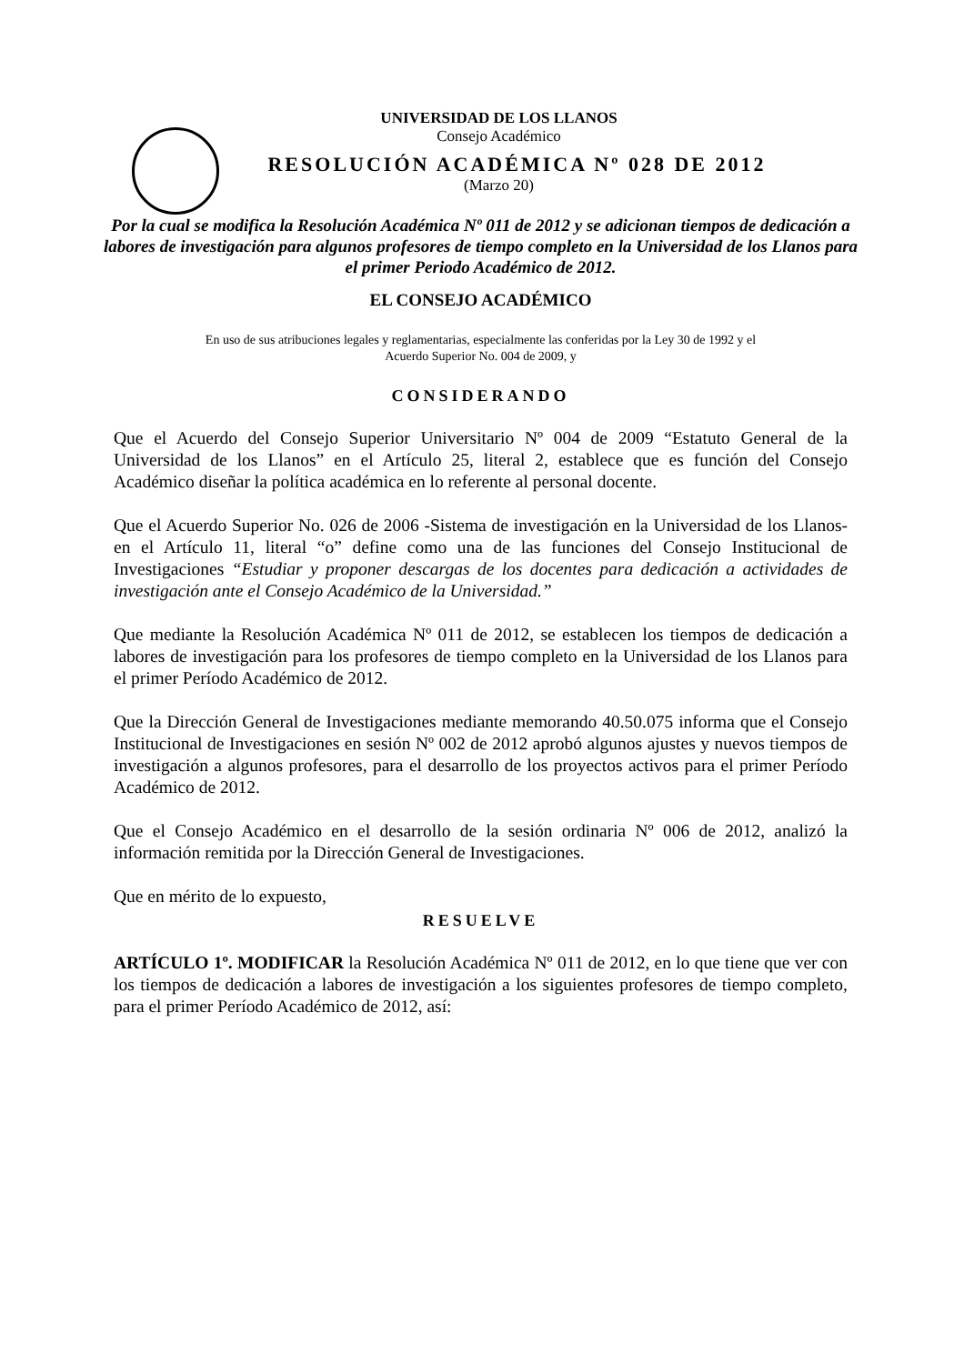UNIVERSIDAD DE LOS LLANOS
Consejo Académico
RESOLUCIÓN ACADÉMICA Nº 028 DE 2012
(Marzo 20)
Por la cual se modifica la Resolución Académica Nº 011 de 2012 y se adicionan tiempos de dedicación a labores de investigación para algunos profesores de tiempo completo en la Universidad de los Llanos para el primer Periodo Académico de 2012.
EL CONSEJO ACADÉMICO
En uso de sus atribuciones legales y reglamentarias, especialmente las conferidas por la Ley 30 de 1992 y el
Acuerdo Superior No. 004 de 2009, y
CONSIDERANDO
Que el Acuerdo del Consejo Superior Universitario Nº 004 de 2009 “Estatuto General de la Universidad de los Llanos” en el Artículo 25, literal 2, establece que es función del Consejo Académico diseñar la política académica en lo referente al personal docente.
Que el Acuerdo Superior No. 026 de 2006 -Sistema de investigación en la Universidad de los Llanos- en el Artículo 11, literal “o” define como una de las funciones del Consejo Institucional de Investigaciones “Estudiar y proponer descargas de los docentes para dedicación a actividades de investigación ante el Consejo Académico de la Universidad.”
Que mediante la Resolución Académica Nº 011 de 2012, se establecen los tiempos de dedicación a labores de investigación para los profesores de tiempo completo en la Universidad de los Llanos para el primer Período Académico de 2012.
Que la Dirección General de Investigaciones mediante memorando 40.50.075 informa que el Consejo Institucional de Investigaciones en sesión Nº 002 de 2012 aprobó algunos ajustes y nuevos tiempos de investigación a algunos profesores, para el desarrollo de los proyectos activos para el primer Período Académico de 2012.
Que el Consejo Académico en el desarrollo de la sesión ordinaria Nº 006 de 2012, analizó la información remitida por la Dirección General de Investigaciones.
Que en mérito de lo expuesto,
RESUELVE
ARTÍCULO 1º. MODIFICAR la Resolución Académica Nº 011 de 2012, en lo que tiene que ver con los tiempos de dedicación a labores de investigación a los siguientes profesores de tiempo completo, para el primer Período Académico de 2012, así: